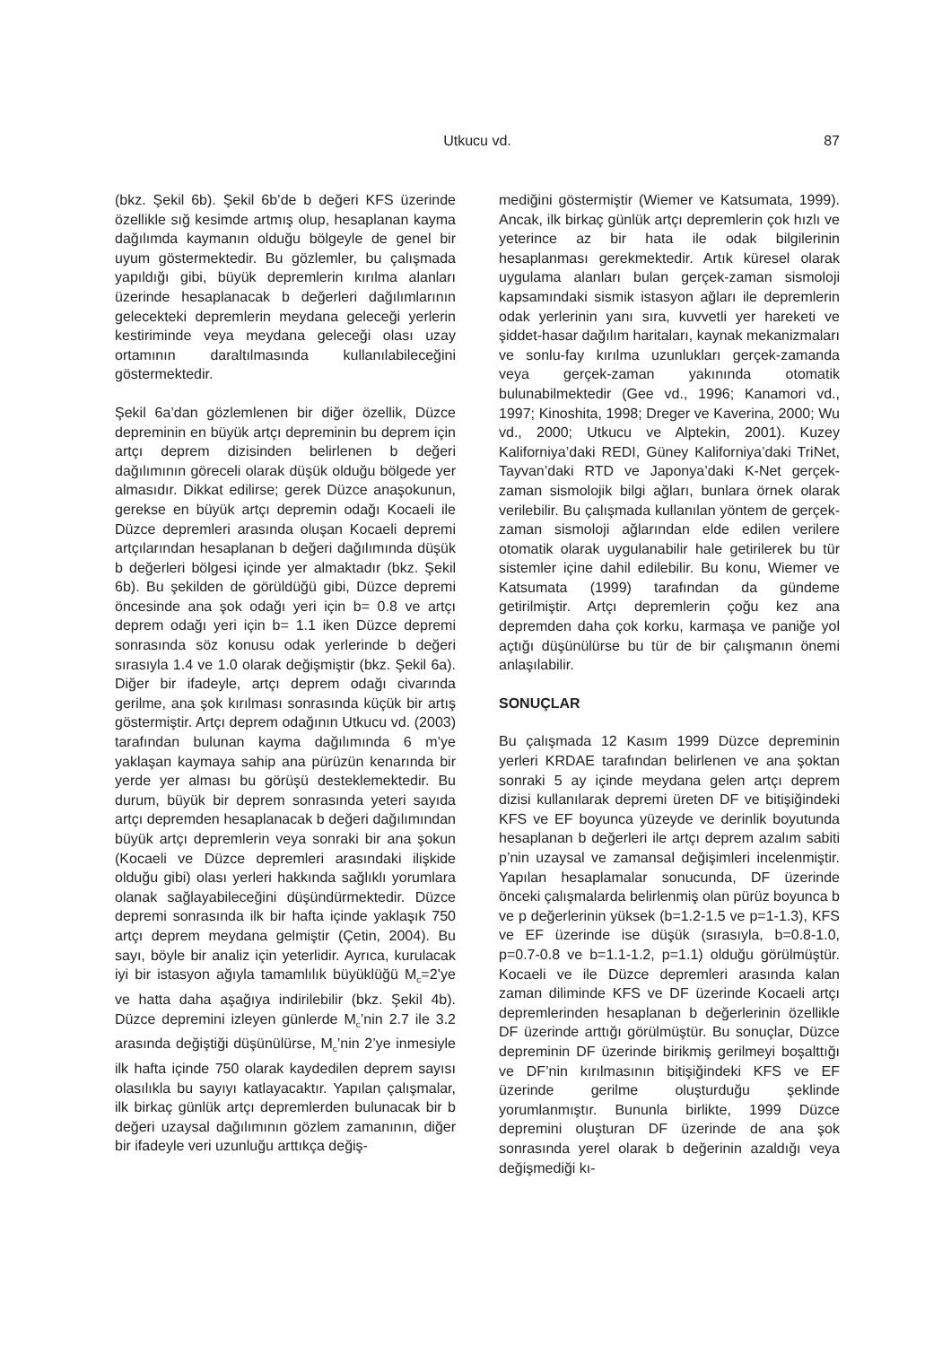Utkucu vd.
87
(bkz. Şekil 6b). Şekil 6b’de b değeri KFS üzerinde özellikle sığ kesimde artmış olup, hesaplanan kayma dağılımda kaymanın olduğu bölgeyle de genel bir uyum göstermektedir. Bu gözlemler, bu çalışmada yapıldığı gibi, büyük depremlerin kırılma alanları üzerinde hesaplanacak b değerleri dağılımlarının gelecekteki depremlerin meydana geleceği yerlerin kestiriminde veya meydana geleceği olası uzay ortamının daraltılmasında kullanılabileceğini göstermektedir.
Şekil 6a’dan gözlemlenen bir diğer özellik, Düzce depreminin en büyük artçı depreminin bu deprem için artçı deprem dizisinden belirlenen b değeri dağılımının göreceli olarak düşük olduğu bölgede yer almasıdır. Dikkat edilirse; gerek Düzce anaşokunun, gerekse en büyük artçı depremin odağı Kocaeli ile Düzce depremleri arasında oluşan Kocaeli depremi artçılarından hesaplanan b değeri dağılımında düşük b değerleri bölgesi içinde yer almaktadır (bkz. Şekil 6b). Bu şekilden de görüldüğü gibi, Düzce depremi öncesinde ana şok odağı yeri için b= 0.8 ve artçı deprem odağı yeri için b= 1.1 iken Düzce depremi sonrasında söz konusu odak yerlerinde b değeri sırasıyla 1.4 ve 1.0 olarak değişmiştir (bkz. Şekil 6a). Diğer bir ifadeyle, artçı deprem odağı civarında gerilme, ana şok kırılması sonrasında küçük bir artış göstermiştir. Artçı deprem odağının Utkucu vd. (2003) tarafından bulunan kayma dağılımında 6 m’ye yaklaşan kaymaya sahip ana pürüzün kenarında bir yerde yer alması bu görüşü desteklemektedir. Bu durum, büyük bir deprem sonrasında yeteri sayıda artçı depremden hesaplanacak b değeri dağılımından büyük artçı depremlerin veya sonraki bir ana şokun (Kocaeli ve Düzce depremleri arasındaki ilişkide olduğu gibi) olası yerleri hakkında sağlıklı yorumlara olanak sağlayabileceğini düşündürmektedir. Düzce depremi sonrasında ilk bir hafta içinde yaklaşık 750 artçı deprem meydana gelmiştir (Çetin, 2004). Bu sayı, böyle bir analiz için yeterlidir. Ayrıca, kurulacak iyi bir istasyon ağıyla tamamlılık büyüklüğü M<sub>c</sub>=2’ye ve hatta daha aşağıya indirilebilir (bkz. Şekil 4b). Düzce depremini izleyen günlerde M<sub>c</sub>’nin 2.7 ile 3.2 arasında değiştiği düşünülürse, M<sub>c</sub>’nin 2’ye inmesiyle ilk hafta içinde 750 olarak kaydedilen deprem sayısı olasılıkla bu sayıyı katlayacaktır. Yapılan çalışmalar, ilk birkaç günlük artçı depremlerden bulunacak bir b değeri uzaysal dağılımının gözlem zamanının, diğer bir ifadeyle veri uzunluğu arttıkça değiş-
mediğini göstermiştir (Wiemer ve Katsumata, 1999). Ancak, ilk birkaç günlük artçı depremlerin çok hızlı ve yeterince az bir hata ile odak bilgilerinin hesaplanması gerekmektedir. Artık küresel olarak uygulama alanları bulan gerçek-zaman sismoloji kapsamındaki sismik istasyon ağları ile depremlerin odak yerlerinin yanı sıra, kuvvetli yer hareketi ve şiddet-hasar dağılım haritaları, kaynak mekanizmaları ve sonlu-fay kırılma uzunlukları gerçek-zamanda veya gerçek-zaman yakınında otomatik bulunabilmektedir (Gee vd., 1996; Kanamori vd., 1997; Kinoshita, 1998; Dreger ve Kaverina, 2000; Wu vd., 2000; Utkucu ve Alptekin, 2001). Kuzey Kaliforniya’daki REDI, Güney Kaliforniya’daki TriNet, Tayvan’daki RTD ve Japonya’daki K-Net gerçek-zaman sismolojik bilgi ağları, bunlara örnek olarak verilebilir. Bu çalışmada kullanılan yöntem de gerçek-zaman sismoloji ağlarından elde edilen verilere otomatik olarak uygulanabilir hale getirilerek bu tür sistemler içine dahil edilebilir. Bu konu, Wiemer ve Katsumata (1999) tarafından da gündeme getirilmiştir. Artçı depremlerin çoğu kez ana depremden daha çok korku, karmaşa ve paniğe yol açtığı düşünülürse bu tür de bir çalışmanın önemi anlaşılabilir.
SONUÇLAR
Bu çalışmada 12 Kasım 1999 Düzce depreminin yerleri KRDAE tarafından belirlenen ve ana şoktan sonraki 5 ay içinde meydana gelen artçı deprem dizisi kullanılarak depremi üreten DF ve bitişiğindeki KFS ve EF boyunca yüzeyde ve derinlik boyutunda hesaplanan b değerleri ile artçı deprem azalım sabiti p’nin uzaysal ve zamansal değişimleri incelenmiştir. Yapılan hesaplamalar sonucunda, DF üzerinde önceki çalışmalarda belirlenmiş olan pürüz boyunca b ve p değerlerinin yüksek (b=1.2-1.5 ve p=1-1.3), KFS ve EF üzerinde ise düşük (sırasıyla, b=0.8-1.0, p=0.7-0.8 ve b=1.1-1.2, p=1.1) olduğu görülmüştür. Kocaeli ve ile Düzce depremleri arasında kalan zaman diliminde KFS ve DF üzerinde Kocaeli artçı depremlerinden hesaplanan b değerlerinin özellikle DF üzerinde arttığı görülmüştür. Bu sonuçlar, Düzce depreminin DF üzerinde birikmiş gerilmeyi boşalttığı ve DF’nin kırılmasının bitişiğindeki KFS ve EF üzerinde gerilme oluşturduğu şeklinde yorumlanmıştır. Bununla birlikte, 1999 Düzce depremini oluşturan DF üzerinde de ana şok sonrasında yerel olarak b değerinin azaldığı veya değişmediği kı-